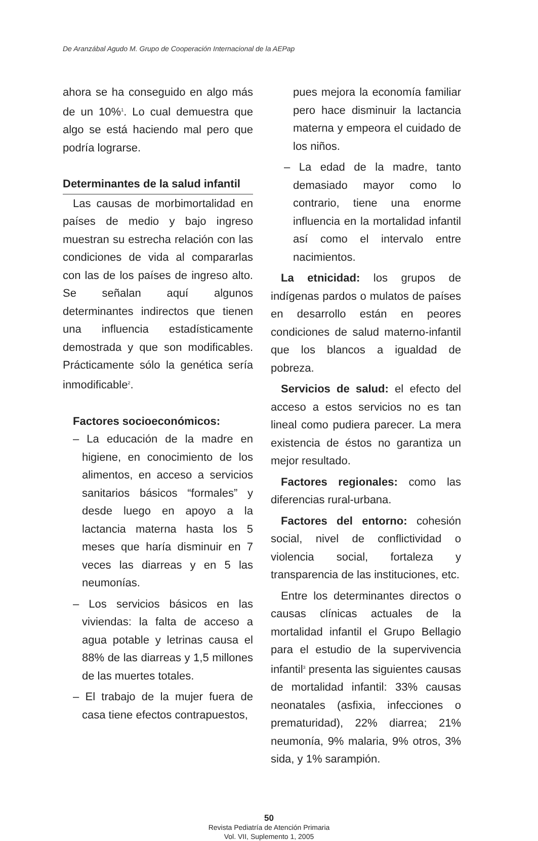De Aranzábal Agudo M. Grupo de Cooperación Internacional de la AEPap
ahora se ha conseguido en algo más de un 10%<sup>1</sup>. Lo cual demuestra que algo se está haciendo mal pero que podría lograrse.
Determinantes de la salud infantil
Las causas de morbimortalidad en países de medio y bajo ingreso muestran su estrecha relación con las condiciones de vida al compararlas con las de los países de ingreso alto. Se señalan aquí algunos determinantes indirectos que tienen una influencia estadísticamente demostrada y que son modificables. Prácticamente sólo la genética sería inmodificable<sup>2</sup>.
Factores socioeconómicos:
– La educación de la madre en higiene, en conocimiento de los alimentos, en acceso a servicios sanitarios básicos “formales” y desde luego en apoyo a la lactancia materna hasta los 5 meses que haría disminuir en 7 veces las diarreas y en 5 las neumonías.
– Los servicios básicos en las viviendas: la falta de acceso a agua potable y letrinas causa el 88% de las diarreas y 1,5 millones de las muertes totales.
– El trabajo de la mujer fuera de casa tiene efectos contrapuestos,
pues mejora la economía familiar pero hace disminuir la lactancia materna y empeora el cuidado de los niños.
– La edad de la madre, tanto demasiado mayor como lo contrario, tiene una enorme influencia en la mortalidad infantil así como el intervalo entre nacimientos.
La etnicidad: los grupos de indígenas pardos o mulatos de países en desarrollo están en peores condiciones de salud materno-infantil que los blancos a igualdad de pobreza.
Servicios de salud: el efecto del acceso a estos servicios no es tan lineal como pudiera parecer. La mera existencia de éstos no garantiza un mejor resultado.
Factores regionales: como las diferencias rural-urbana.
Factores del entorno: cohesión social, nivel de conflictividad o violencia social, fortaleza y transparencia de las instituciones, etc.
Entre los determinantes directos o causas clínicas actuales de la mortalidad infantil el Grupo Bellagio para el estudio de la supervivencia infantil<sup>3</sup> presenta las siguientes causas de mortalidad infantil: 33% causas neonatales (asfixia, infecciones o prematuridad), 22% diarrea; 21% neumonía, 9% malaria, 9% otros, 3% sida, y 1% sarampión.
50
Revista Pediatría de Atención Primaria
Vol. VII, Suplemento 1, 2005